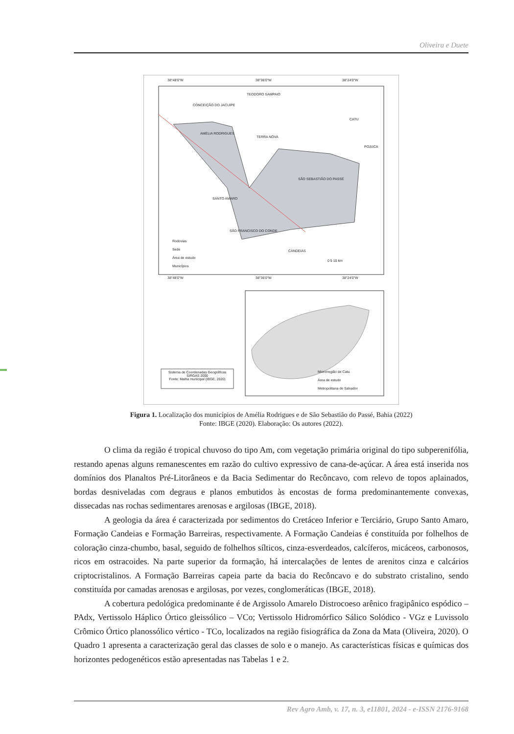Oliveira e Duete
38°48'0"W 38°36'0"W 38°24'0"W
TEODORO SAMPAIO
CONCEIÇÃO DO JACUÍPE
CATU
AMÉLIA RODRIGUES
TERRA NOVA
POJUCA
SÃO SEBASTIÃO DO PASSÉ
SANTO AMARO
SÃO FRANCISCO DO CONDE
CANDEIAS
Rodovias
Sede
Área de estudo
Municípios
0 5 10 km
38°48'0"W 38°36'0"W 38°24'0"W
Sistema de Coordenadas Geográficas SIRGAS 2000
Fonte: Malha municipal (IBGE, 2020)
Microrregião de Catu
Área de estudo
Metropolitana de Salvador
Figura 1. Localização dos municípios de Amélia Rodrigues e de São Sebastião do Passé, Bahia (2022)
Fonte: IBGE (2020). Elaboração: Os autores (2022).
O clima da região é tropical chuvoso do tipo Am, com vegetação primária original do tipo subperenifólia, restando apenas alguns remanescentes em razão do cultivo expressivo de cana-de-açúcar. A área está inserida nos domínios dos Planaltos Pré-Litorâneos e da Bacia Sedimentar do Recôncavo, com relevo de topos aplainados, bordas desniveladas com degraus e planos embutidos às encostas de forma predominantemente convexas, dissecadas nas rochas sedimentares arenosas e argilosas (IBGE, 2018).
A geologia da área é caracterizada por sedimentos do Cretáceo Inferior e Terciário, Grupo Santo Amaro, Formação Candeias e Formação Barreiras, respectivamente. A Formação Candeias é constituída por folhelhos de coloração cinza-chumbo, basal, seguido de folhelhos sílticos, cinza-esverdeados, calcíferos, micáceos, carbonosos, ricos em ostracoides. Na parte superior da formação, há intercalações de lentes de arenitos cinza e calcários criptocristalinos. A Formação Barreiras capeia parte da bacia do Recôncavo e do substrato cristalino, sendo constituída por camadas arenosas e argilosas, por vezes, conglomeráticas (IBGE, 2018).
A cobertura pedológica predominante é de Argissolo Amarelo Distrocoeso arênico fragipânico espódico – PAdx, Vertissolo Háplico Órtico gleissólico – VCo; Vertissolo Hidromórfico Sálico Solódico - VGz e Luvissolo Crômico Órtico planossólico vértico - TCo, localizados na região fisiográfica da Zona da Mata (Oliveira, 2020). O Quadro 1 apresenta a caracterização geral das classes de solo e o manejo. As características físicas e químicas dos horizontes pedogenéticos estão apresentadas nas Tabelas 1 e 2.
Rev Agro Amb, v. 17, n. 3, e11801, 2024 - e-ISSN 2176-9168